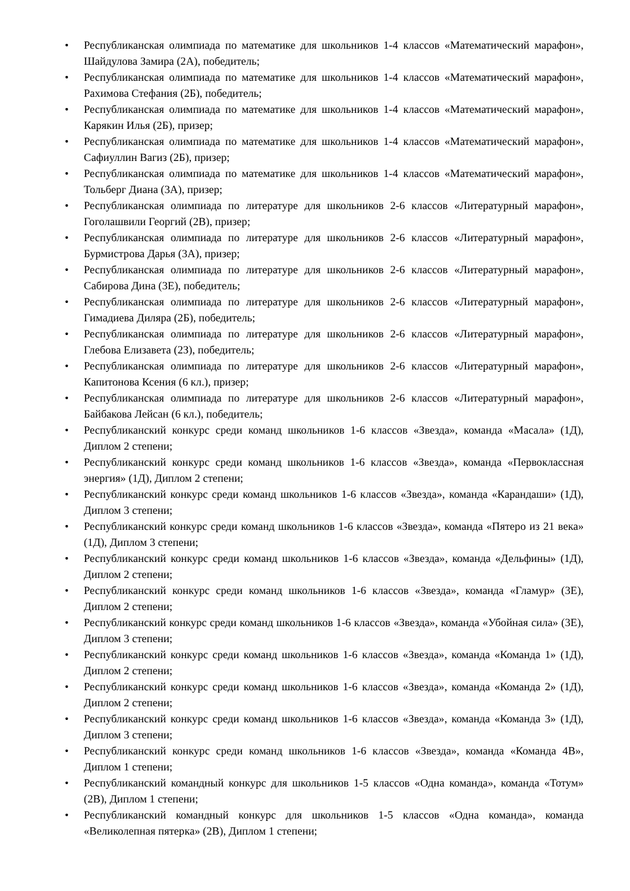• Республиканская олимпиада по математике для школьников 1-4 классов «Математический марафон», Шайдулова Замира (2А), победитель;
• Республиканская олимпиада по математике для школьников 1-4 классов «Математический марафон», Рахимова Стефания (2Б), победитель;
• Республиканская олимпиада по математике для школьников 1-4 классов «Математический марафон», Карякин Илья (2Б), призер;
• Республиканская олимпиада по математике для школьников 1-4 классов «Математический марафон», Сафиуллин Вагиз (2Б), призер;
• Республиканская олимпиада по математике для школьников 1-4 классов «Математический марафон», Тольберг Диана (3А), призер;
• Республиканская олимпиада по литературе для школьников 2-6 классов «Литературный марафон», Гоголашвили Георгий (2В), призер;
• Республиканская олимпиада по литературе для школьников 2-6 классов «Литературный марафон», Бурмистрова Дарья (3А), призер;
• Республиканская олимпиада по литературе для школьников 2-6 классов «Литературный марафон», Сабирова Дина (3Е), победитель;
• Республиканская олимпиада по литературе для школьников 2-6 классов «Литературный марафон», Гимадиева Диляра (2Б), победитель;
• Республиканская олимпиада по литературе для школьников 2-6 классов «Литературный марафон», Глебова Елизавета (2З), победитель;
• Республиканская олимпиада по литературе для школьников 2-6 классов «Литературный марафон», Капитонова Ксения (6 кл.), призер;
• Республиканская олимпиада по литературе для школьников 2-6 классов «Литературный марафон», Байбакова Лейсан (6 кл.), победитель;
• Республиканский конкурс среди команд школьников 1-6 классов «Звезда», команда «Масала» (1Д), Диплом 2 степени;
• Республиканский конкурс среди команд школьников 1-6 классов «Звезда», команда «Первоклассная энергия» (1Д), Диплом 2 степени;
• Республиканский конкурс среди команд школьников 1-6 классов «Звезда», команда «Карандаши» (1Д), Диплом 3 степени;
• Республиканский конкурс среди команд школьников 1-6 классов «Звезда», команда «Пятеро из 21 века» (1Д), Диплом 3 степени;
• Республиканский конкурс среди команд школьников 1-6 классов «Звезда», команда «Дельфины» (1Д), Диплом 2 степени;
• Республиканский конкурс среди команд школьников 1-6 классов «Звезда», команда «Гламур» (3Е), Диплом 2 степени;
• Республиканский конкурс среди команд школьников 1-6 классов «Звезда», команда «Убойная сила» (3Е), Диплом 3 степени;
• Республиканский конкурс среди команд школьников 1-6 классов «Звезда», команда «Команда 1» (1Д), Диплом 2 степени;
• Республиканский конкурс среди команд школьников 1-6 классов «Звезда», команда «Команда 2» (1Д), Диплом 2 степени;
• Республиканский конкурс среди команд школьников 1-6 классов «Звезда», команда «Команда 3» (1Д), Диплом 3 степени;
• Республиканский конкурс среди команд школьников 1-6 классов «Звезда», команда «Команда 4В», Диплом 1 степени;
• Республиканский командный конкурс для школьников 1-5 классов «Одна команда», команда «Тотум» (2В), Диплом 1 степени;
• Республиканский командный конкурс для школьников 1-5 классов «Одна команда», команда «Великолепная пятерка» (2В), Диплом 1 степени;